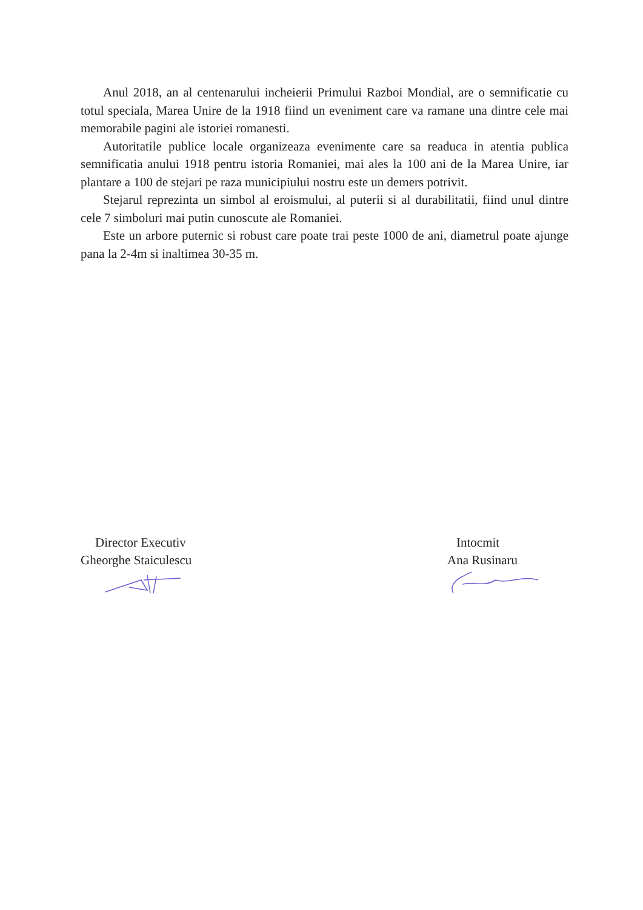Anul 2018, an al centenarului incheierii Primului Razboi Mondial, are o semnificatie cu totul speciala, Marea Unire de la 1918 fiind un eveniment care va ramane una dintre cele mai memorabile pagini ale istoriei romanesti.
Autoritatile publice locale organizeaza evenimente care sa readuca in atentia publica semnificatia anului 1918 pentru istoria Romaniei, mai ales la 100 ani de la Marea Unire, iar plantare a 100 de stejari pe raza municipiului nostru este un demers potrivit.
Stejarul reprezinta un simbol al eroismului, al puterii si al durabilitatii, fiind unul dintre cele 7 simboluri mai putin cunoscute ale Romaniei.
Este un arbore puternic si robust care poate trai peste 1000 de ani, diametrul poate ajunge pana la 2-4m si inaltimea 30-35 m.
Director Executiv
Gheorghe Staiculescu
Intocmit
Ana Rusinaru